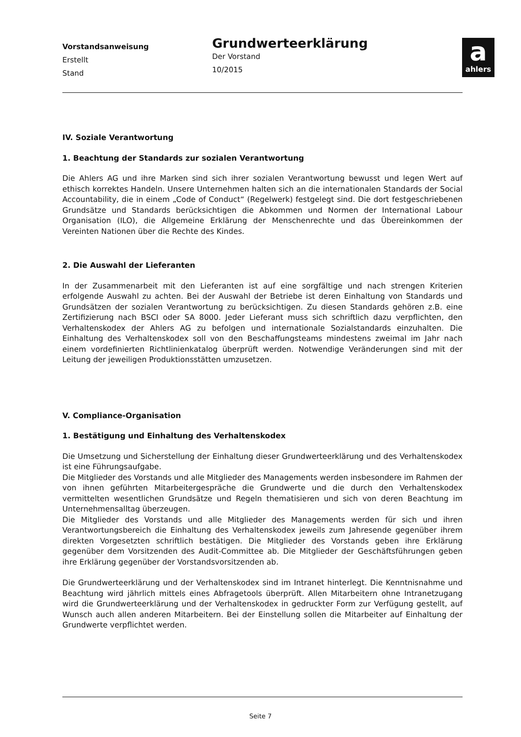Vorstandsanweisung
Erstellt
Stand
Grundwerteerklärung
Der Vorstand
10/2015
a
ahlers
IV. Soziale Verantwortung
1. Beachtung der Standards zur sozialen Verantwortung
Die Ahlers AG und ihre Marken sind sich ihrer sozialen Verantwortung bewusst und legen Wert auf ethisch korrektes Handeln. Unsere Unternehmen halten sich an die internationalen Standards der Social Accountability, die in einem „Code of Conduct“ (Regelwerk) festgelegt sind. Die dort festgeschriebenen Grundsätze und Standards berücksichtigen die Abkommen und Normen der International Labour Organisation (ILO), die Allgemeine Erklärung der Menschenrechte und das Übereinkommen der Vereinten Nationen über die Rechte des Kindes.
2. Die Auswahl der Lieferanten
In der Zusammenarbeit mit den Lieferanten ist auf eine sorgfältige und nach strengen Kriterien erfolgende Auswahl zu achten. Bei der Auswahl der Betriebe ist deren Einhaltung von Standards und Grundsätzen der sozialen Verantwortung zu berücksichtigen. Zu diesen Standards gehören z.B. eine Zertifizierung nach BSCI oder SA 8000. Jeder Lieferant muss sich schriftlich dazu verpflichten, den Verhaltenskodex der Ahlers AG zu befolgen und internationale Sozialstandards einzuhalten. Die Einhaltung des Verhaltenskodex soll von den Beschaffungsteams mindestens zweimal im Jahr nach einem vordefinierten Richtlinienkatalog überprüft werden. Notwendige Veränderungen sind mit der Leitung der jeweiligen Produktionsstätten umzusetzen.
V. Compliance-Organisation
1. Bestätigung und Einhaltung des Verhaltenskodex
Die Umsetzung und Sicherstellung der Einhaltung dieser Grundwerteerklärung und des Verhaltenskodex ist eine Führungsaufgabe.
Die Mitglieder des Vorstands und alle Mitglieder des Managements werden insbesondere im Rahmen der von ihnen geführten Mitarbeitergespräche die Grundwerte und die durch den Verhaltenskodex vermittelten wesentlichen Grundsätze und Regeln thematisieren und sich von deren Beachtung im Unternehmensalltag überzeugen.
Die Mitglieder des Vorstands und alle Mitglieder des Managements werden für sich und ihren Verantwortungsbereich die Einhaltung des Verhaltenskodex jeweils zum Jahresende gegenüber ihrem direkten Vorgesetzten schriftlich bestätigen. Die Mitglieder des Vorstands geben ihre Erklärung gegenüber dem Vorsitzenden des Audit-Committee ab. Die Mitglieder der Geschäftsführungen geben ihre Erklärung gegenüber der Vorstandsvorsitzenden ab.
Die Grundwerteerklärung und der Verhaltenskodex sind im Intranet hinterlegt. Die Kenntnisnahme und Beachtung wird jährlich mittels eines Abfragetools überprüft. Allen Mitarbeitern ohne Intranetzugang wird die Grundwerteerklärung und der Verhaltenskodex in gedruckter Form zur Verfügung gestellt, auf Wunsch auch allen anderen Mitarbeitern. Bei der Einstellung sollen die Mitarbeiter auf Einhaltung der Grundwerte verpflichtet werden.
Seite 7